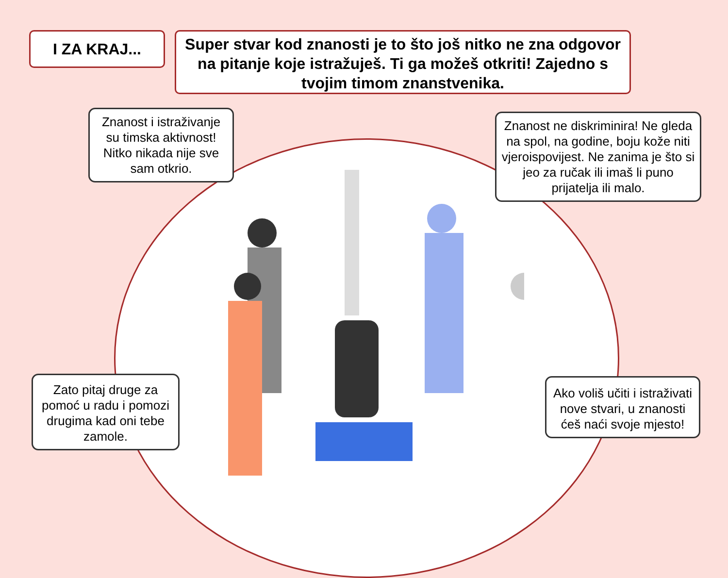I ZA KRAJ...
Super stvar kod znanosti je to što još nitko ne zna odgovor na pitanje koje istražuješ. Ti ga možeš otkriti! Zajedno s tvojim timom znanstvenika.
Znanost i istraživanje su timska aktivnost! Nitko nikada nije sve sam otkrio.
Znanost ne diskriminira! Ne gleda na spol, na godine, boju kože niti vjeroispovijest. Ne zanima je što si jeo za ručak ili imaš li puno prijatelja ili malo.
Zato pitaj druge za pomoć u radu i pomozi drugima kad oni tebe zamole.
Ako voliš učiti i istraživati nove stvari, u znanosti ćeš naći svoje mjesto!